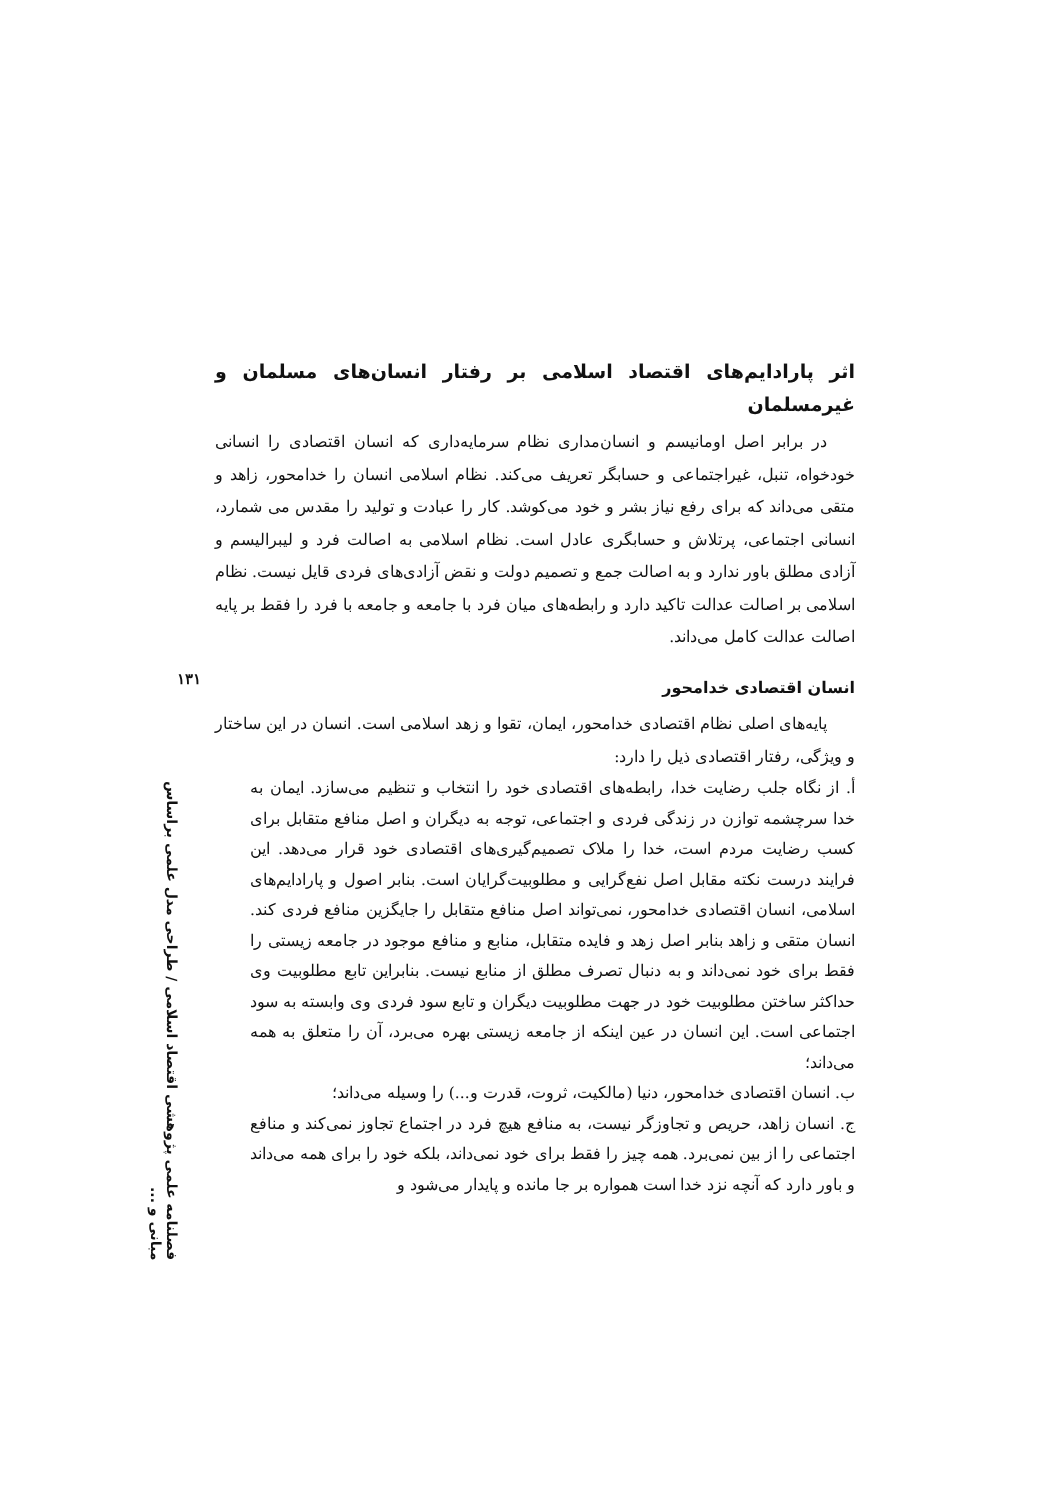اثر پارادایم‌های اقتصاد اسلامی بر رفتار انسان‌های مسلمان و غیرمسلمان
در برابر اصل اومانیسم و انسان‌مداری نظام سرمایه‌داری که انسان اقتصادی را انسانی خودخواه، تنبل، غیراجتماعی و حسابگر تعریف می‌کند. نظام اسلامی انسان را خدامحور، زاهد و متقی می‌داند که برای رفع نیاز بشر و خود می‌کوشد. کار را عبادت و تولید را مقدس می شمارد، انسانی اجتماعی، پرتلاش و حسابگری عادل است. نظام اسلامی به اصالت فرد و لیبرالیسم و آزادی مطلق باور ندارد و به اصالت جمع و تصمیم دولت و نقض آزادی‌های فردی قایل نیست. نظام اسلامی بر اصالت عدالت تاکید دارد و رابطه‌های میان فرد با جامعه و جامعه با فرد را فقط بر پایه اصالت عدالت کامل می‌داند.
انسان اقتصادی خدامحور
پایه‌های اصلی نظام اقتصادی خدامحور، ایمان، تقوا و زهد اسلامی است. انسان در این ساختار و ویژگی، رفتار اقتصادی ذیل را دارد:
أ. از نگاه جلب رضایت خدا، رابطه‌های اقتصادی خود را انتخاب و تنظیم می‌سازد. ایمان به خدا سرچشمه توازن در زندگی فردی و اجتماعی، توجه به دیگران و اصل منافع متقابل برای کسب رضایت مردم است، خدا را ملاک تصمیم‌گیری‌های اقتصادی خود قرار می‌دهد. این فرایند درست نکته مقابل اصل نفع‌گرایی و مطلوبیت‌گرایان است. بنابر اصول و پارادایم‌های اسلامی، انسان اقتصادی خدامحور، نمی‌تواند اصل منافع متقابل را جایگزین منافع فردی کند. انسان متقی و زاهد بنابر اصل زهد و فایده متقابل، منابع و منافع موجود در جامعه زیستی را فقط برای خود نمی‌داند و به دنبال تصرف مطلق از منابع نیست. بنابراین تابع مطلوبیت وی حداکثر ساختن مطلوبیت خود در جهت مطلوبیت دیگران و تابع سود فردی وی وابسته به سود اجتماعی است. این انسان در عین اینکه از جامعه زیستی بهره می‌برد، آن را متعلق به همه می‌داند؛
ب. انسان اقتصادی خدامحور، دنیا (مالکیت، ثروت، قدرت و...) را وسیله می‌داند؛
ج. انسان زاهد، حریص و تجاوزگر نیست، به منافع هیچ فرد در اجتماع تجاوز نمی‌کند و منافع اجتماعی را از بین نمی‌برد. همه چیز را فقط برای خود نمی‌داند، بلکه خود را برای همه می‌داند و باور دارد که آنچه نزد خدا است همواره بر جا مانده و پایدار می‌شود و
۱۳۱
فصلنامه علمی پژوهشی اقتصاد اسلامی / طراحی مدل علمی براساس مبانی و ...